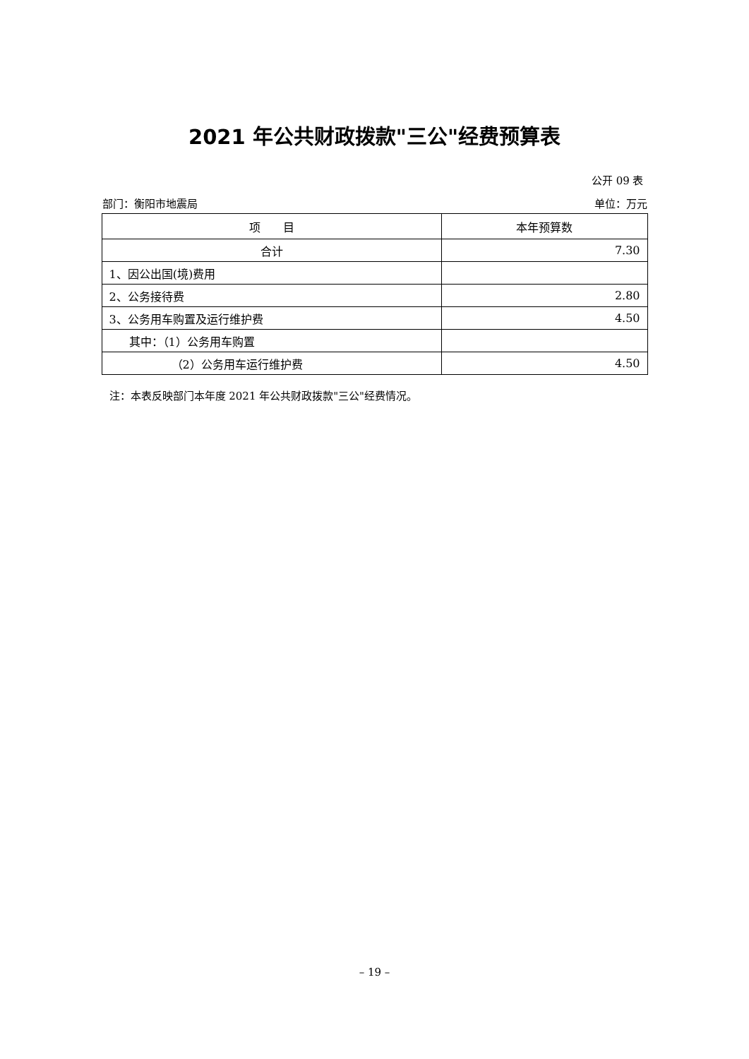2021 年公共财政拨款"三公"经费预算表
公开 09 表
部门：衡阳市地震局 单位：万元
| 项 目 | 本年预算数 |
| --- | --- |
| 合计 | 7.30 |
| 1、因公出国(境)费用 | |
| 2、公务接待费 | 2.80 |
| 3、公务用车购置及运行维护费 | 4.50 |
| 其中：（1）公务用车购置 | |
| （2）公务用车运行维护费 | 4.50 |
注：本表反映部门本年度 2021 年公共财政拨款"三公"经费情况。
– 19 –